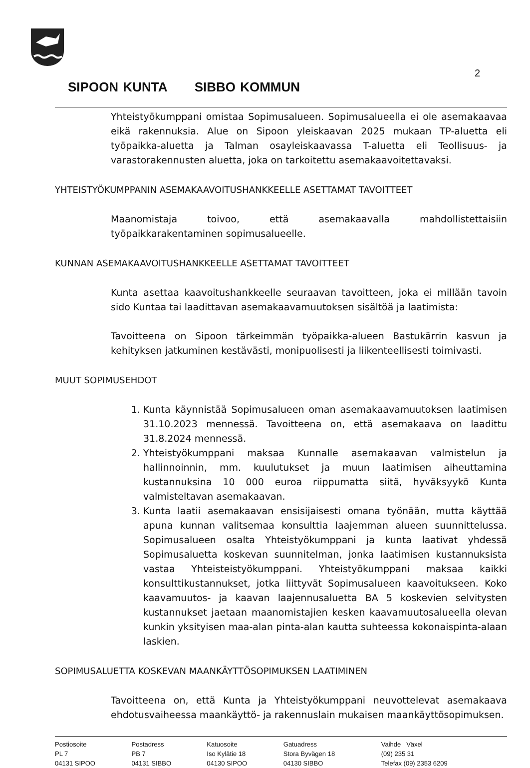2
SIPOON KUNTA SIBBO KOMMUN
Yhteistyökumppani omistaa Sopimusalueen. Sopimusalueella ei ole asemakaavaa eikä rakennuksia. Alue on Sipoon yleiskaavan 2025 mukaan TP-aluetta eli työpaikka-aluetta ja Talman osayleiskaavassa T-aluetta eli Teollisuus- ja varastorakennusten aluetta, joka on tarkoitettu asemakaavoitettavaksi.
YHTEISTYÖKUMPPANIN ASEMAKAAVOITUSHANKKEELLE ASETTAMAT TAVOITTEET
Maanomistaja toivoo, että asemakaavalla mahdollistettaisiin työpaikkarakentaminen sopimusalueelle.
KUNNAN ASEMAKAAVOITUSHANKKEELLE ASETTAMAT TAVOITTEET
Kunta asettaa kaavoitushankkeelle seuraavan tavoitteen, joka ei millään tavoin sido Kuntaa tai laadittavan asemakaavamuutoksen sisältöä ja laatimista:
Tavoitteena on Sipoon tärkeimmän työpaikka-alueen Bastukärrin kasvun ja kehityksen jatkuminen kestävästi, monipuolisesti ja liikenteellisesti toimivasti.
MUUT SOPIMUSEHDOT
1. Kunta käynnistää Sopimusalueen oman asemakaavamuutoksen laatimisen 31.10.2023 mennessä. Tavoitteena on, että asemakaava on laadittu 31.8.2024 mennessä.
2. Yhteistyökumppani maksaa Kunnalle asemakaavan valmistelun ja hallinnoinnin, mm. kuulutukset ja muun laatimisen aiheuttamina kustannuksina 10 000 euroa riippumatta siitä, hyväksyykö Kunta valmisteltavan asemakaavan.
3. Kunta laatii asemakaavan ensisijaisesti omana työnään, mutta käyttää apuna kunnan valitsemaa konsulttia laajemman alueen suunnittelussa. Sopimusalueen osalta Yhteistyökumppani ja kunta laativat yhdessä Sopimusaluetta koskevan suunnitelman, jonka laatimisen kustannuksista vastaa Yhteisteistyökumppani. Yhteistyökumppani maksaa kaikki konsulttikustannukset, jotka liittyvät Sopimusalueen kaavoitukseen. Koko kaavamuutos- ja kaavan laajennusaluetta BA 5 koskevien selvitysten kustannukset jaetaan maanomistajien kesken kaavamuutosalueella olevan kunkin yksityisen maa-alan pinta-alan kautta suhteessa kokonaispinta-alaan laskien.
SOPIMUSALUETTA KOSKEVAN MAANKÄYTTÖSOPIMUKSEN LAATIMINEN
Tavoitteena on, että Kunta ja Yhteistyökumppani neuvottelevat asemakaava ehdotusvaiheessa maankäyttö- ja rakennuslain mukaisen maankäyttösopimuksen.
| Postiosoite | Postadress | Katuosoite | Gatuadress | Vaihde Växel |
| PL 7 | PB 7 | Iso Kylätie 18 | Stora Byvägen 18 | (09) 235 31 |
| 04131 SIPOO | 04131 SIBBO | 04130 SIPOO | 04130 SIBBO | Telefax (09) 2353 6209 |